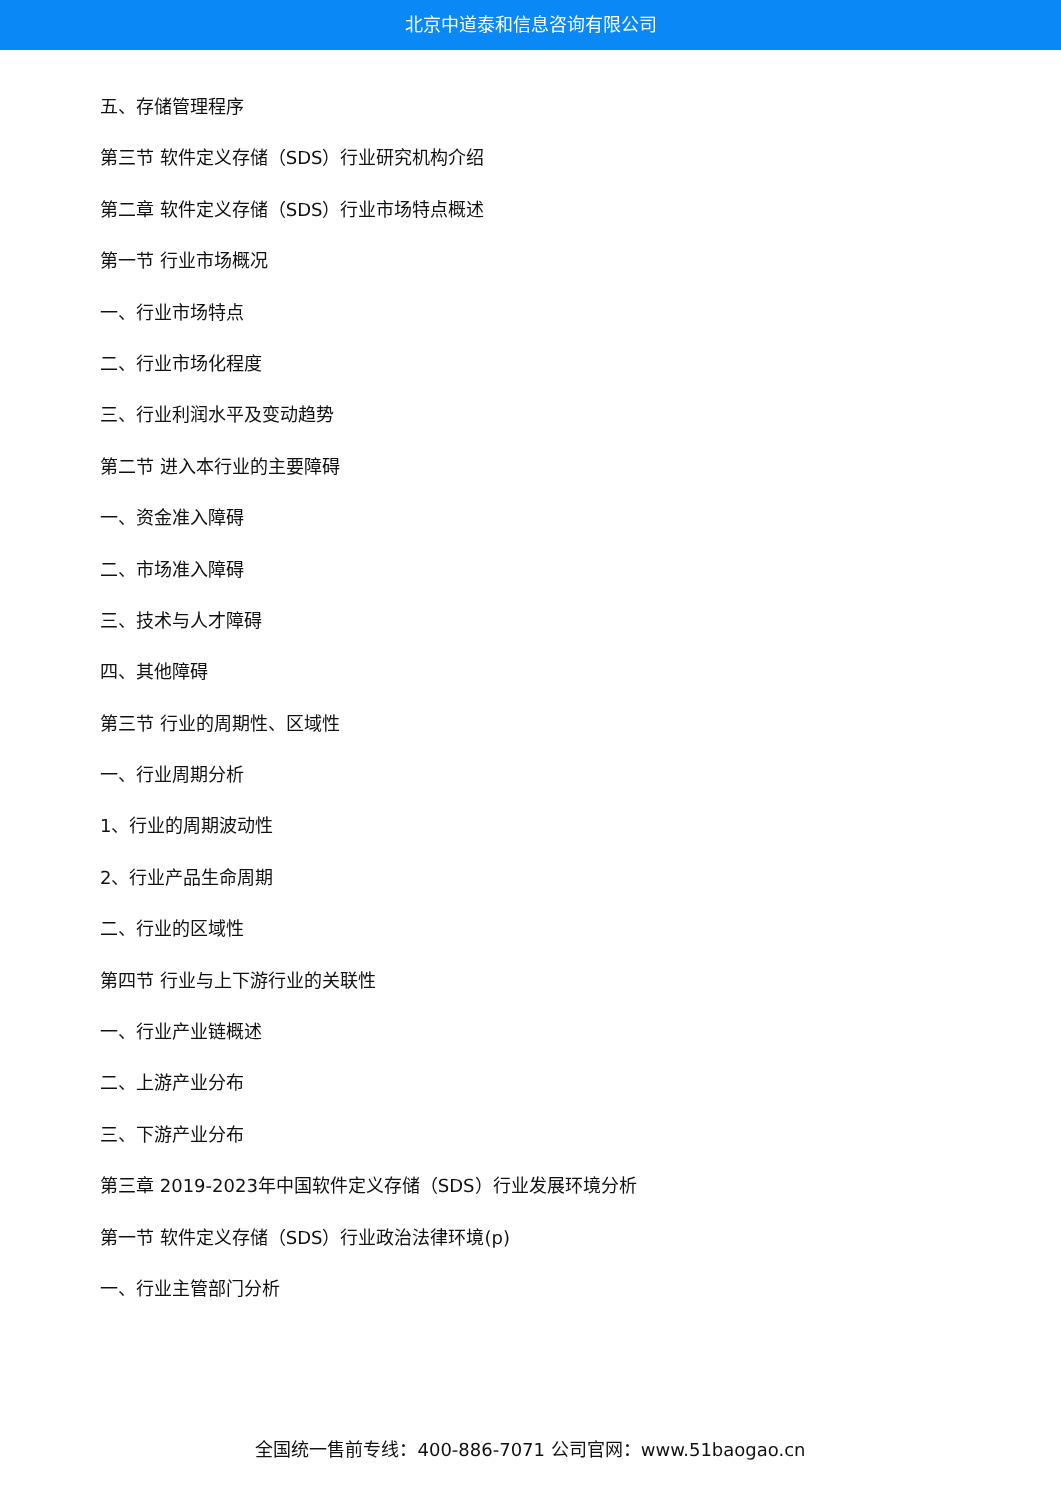北京中道泰和信息咨询有限公司
五、存储管理程序
第三节 软件定义存储（SDS）行业研究机构介绍
第二章 软件定义存储（SDS）行业市场特点概述
第一节 行业市场概况
一、行业市场特点
二、行业市场化程度
三、行业利润水平及变动趋势
第二节 进入本行业的主要障碍
一、资金准入障碍
二、市场准入障碍
三、技术与人才障碍
四、其他障碍
第三节 行业的周期性、区域性
一、行业周期分析
1、行业的周期波动性
2、行业产品生命周期
二、行业的区域性
第四节 行业与上下游行业的关联性
一、行业产业链概述
二、上游产业分布
三、下游产业分布
第三章 2019-2023年中国软件定义存储（SDS）行业发展环境分析
第一节 软件定义存储（SDS）行业政治法律环境(p)
一、行业主管部门分析
全国统一售前专线：400-886-7071 公司官网：www.51baogao.cn